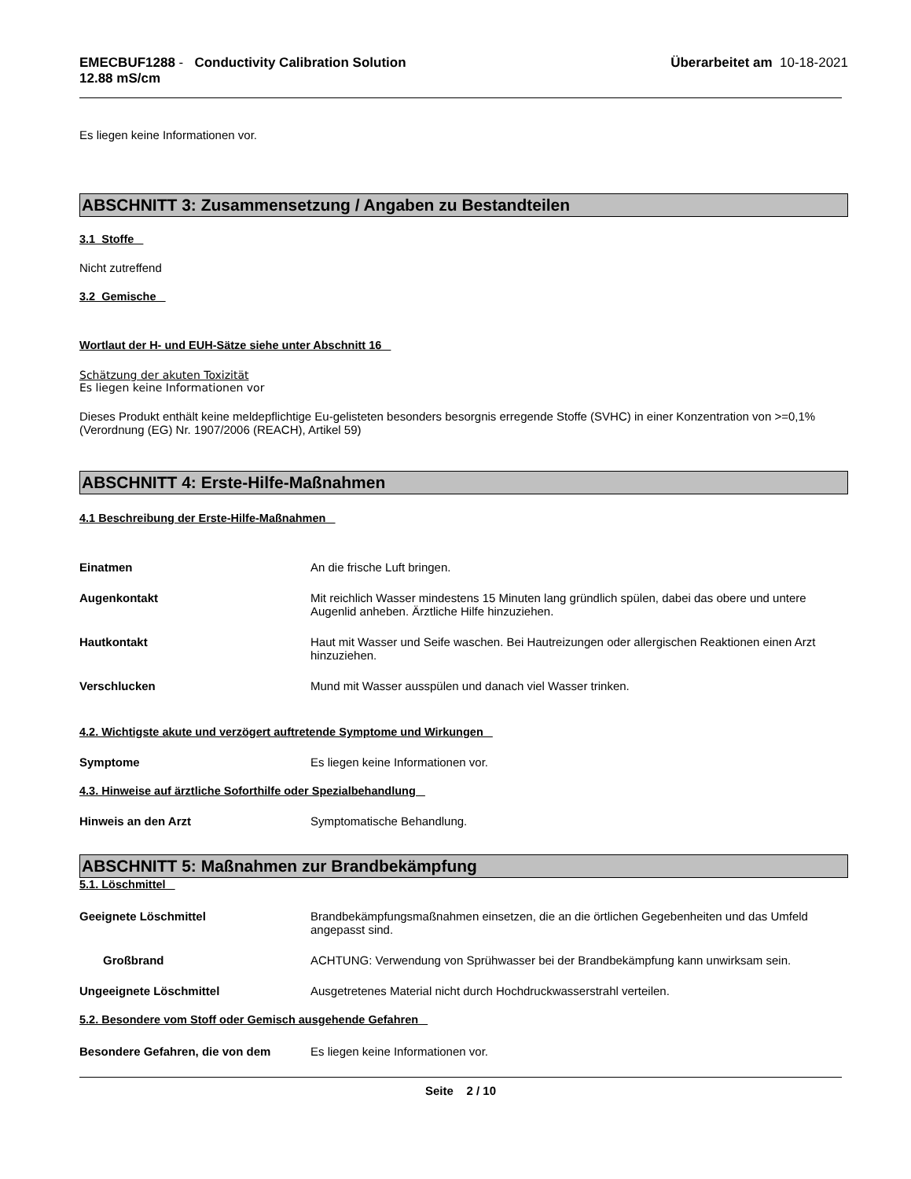EMECBUF1288 - Conductivity Calibration Solution
12.88 mS/cm
Überarbeitet am 10-18-2021
Es liegen keine Informationen vor.
ABSCHNITT 3: Zusammensetzung / Angaben zu Bestandteilen
3.1 Stoffe
Nicht zutreffend
3.2 Gemische
Wortlaut der H- und EUH-Sätze siehe unter Abschnitt 16
Schätzung der akuten Toxizität
Es liegen keine Informationen vor
Dieses Produkt enthält keine meldepflichtige Eu-gelisteten besonders besorgnis erregende Stoffe (SVHC) in einer Konzentration von >=0,1% (Verordnung (EG) Nr. 1907/2006 (REACH), Artikel 59)
ABSCHNITT 4: Erste-Hilfe-Maßnahmen
4.1 Beschreibung der Erste-Hilfe-Maßnahmen
Einatmen An die frische Luft bringen.
Augenkontakt Mit reichlich Wasser mindestens 15 Minuten lang gründlich spülen, dabei das obere und untere Augenlid anheben. Ärztliche Hilfe hinzuziehen.
Hautkontakt Haut mit Wasser und Seife waschen. Bei Hautreizungen oder allergischen Reaktionen einen Arzt hinzuziehen.
Verschlucken Mund mit Wasser ausspülen und danach viel Wasser trinken.
4.2. Wichtigste akute und verzögert auftretende Symptome und Wirkungen
Symptome Es liegen keine Informationen vor.
4.3. Hinweise auf ärztliche Soforthilfe oder Spezialbehandlung
Hinweis an den Arzt Symptomatische Behandlung.
ABSCHNITT 5: Maßnahmen zur Brandbekämpfung
5.1. Löschmittel
Geeignete Löschmittel Brandbekämpfungsmaßnahmen einsetzen, die an die örtlichen Gegebenheiten und das Umfeld angepasst sind.
Großbrand ACHTUNG: Verwendung von Sprühwasser bei der Brandbekämpfung kann unwirksam sein.
Ungeeignete Löschmittel Ausgetretenes Material nicht durch Hochdruckwasserstrahl verteilen.
5.2. Besondere vom Stoff oder Gemisch ausgehende Gefahren
Besondere Gefahren, die von dem Es liegen keine Informationen vor.
Seite 2 / 10